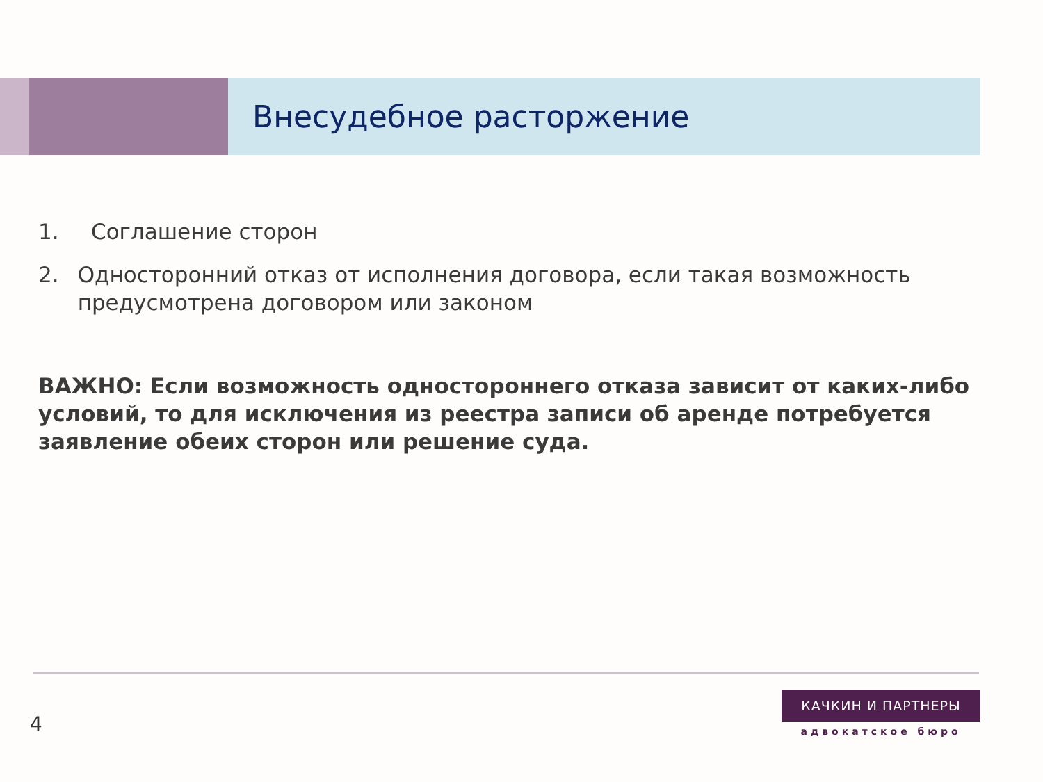Внесудебное расторжение
1. Соглашение сторон
2. Односторонний отказ от исполнения договора, если такая возможность предусмотрена договором или законом
ВАЖНО: Если возможность одностороннего отказа зависит от каких-либо условий, то для исключения из реестра записи об аренде потребуется заявление обеих сторон или решение суда.
4
КАЧКИН И ПАРТНЕРЫ
адвокатское бюро